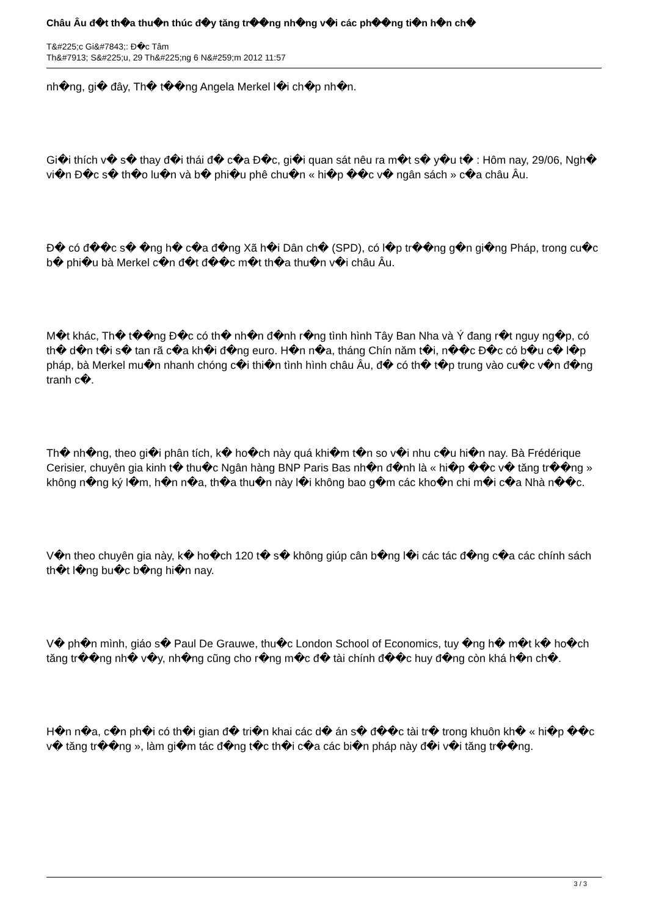Châu Âu đ�t th�a thu�n thúc đ�y tăng tr��ng nh�ng v�i các ph��ng ti�n h�n ch�
T&#225;c Gi&#7843;: Đ�c Tâm
Th&#7913; S&#225;u, 29 Th&#225;ng 6 N&#259;m 2012 11:57
nh�ng, gi� đây, Th� t��ng Angela Merkel l�i ch�p nh�n.
Gi�i thích v� s� thay đ�i thái đ� c�a Đ�c, gi�i quan sát nêu ra m�t s� y�u t� : Hôm nay, 29/06, Ngh� vi�n Đ�c s� th�o lu�n và b� phi�u phê chu�n « hi�p ��c v� ngân sách » c�a châu Âu.
Đ� có đ��c s� �ng h� c�a đ�ng Xã h�i Dân ch� (SPD), có l�p tr��ng g�n gi�ng Pháp, trong cu�c b� phi�u bà Merkel c�n đ�t đ��c m�t th�a thu�n v�i châu Âu.
M�t khác, Th� t��ng Đ�c có th� nh�n đ�nh r�ng tình hình Tây Ban Nha và Ý đang r�t nguy ng�p, có th� d�n t�i s� tan rã c�a kh�i đ�ng euro. H�n n�a, tháng Chín năm t�i, n��c Đ�c có b�u c� l�p pháp, bà Merkel mu�n nhanh chóng c�i thi�n tình hình châu Âu, đ� có th� t�p trung vào cu�c v�n đ�ng tranh c�.
Th� nh�ng, theo gi�i phân tích, k� ho�ch này quá khi�m t�n so v�i nhu c�u hi�n nay. Bà Frédérique Cerisier, chuyên gia kinh t� thu�c Ngân hàng BNP Paris Bas nh�n đ�nh là « hi�p ��c v� tăng tr��ng » không n�ng ký l�m, h�n n�a, th�a thu�n này l�i không bao g�m các kho�n chi m�i c�a Nhà n��c.
V�n theo chuyên gia này, k� ho�ch 120 t� s� không giúp cân b�ng l�i các tác đ�ng c�a các chính sách th�t l�ng bu�c b�ng hi�n nay.
V� ph�n mình, giáo s� Paul De Grauwe, thu�c London School of Economics, tuy �ng h� m�t k� ho�ch tăng tr��ng nh� v�y, nh�ng cũng cho r�ng m�c đ� tài chính đ��c huy đ�ng còn khá h�n ch�.
H�n n�a, c�n ph�i có th�i gian đ� tri�n khai các d� án s� đ��c tài tr� trong khuôn kh� « hi�p ��c v� tăng tr��ng », làm gi�m tác đ�ng t�c th�i c�a các bi�n pháp này đ�i v�i tăng tr��ng.
3 / 3